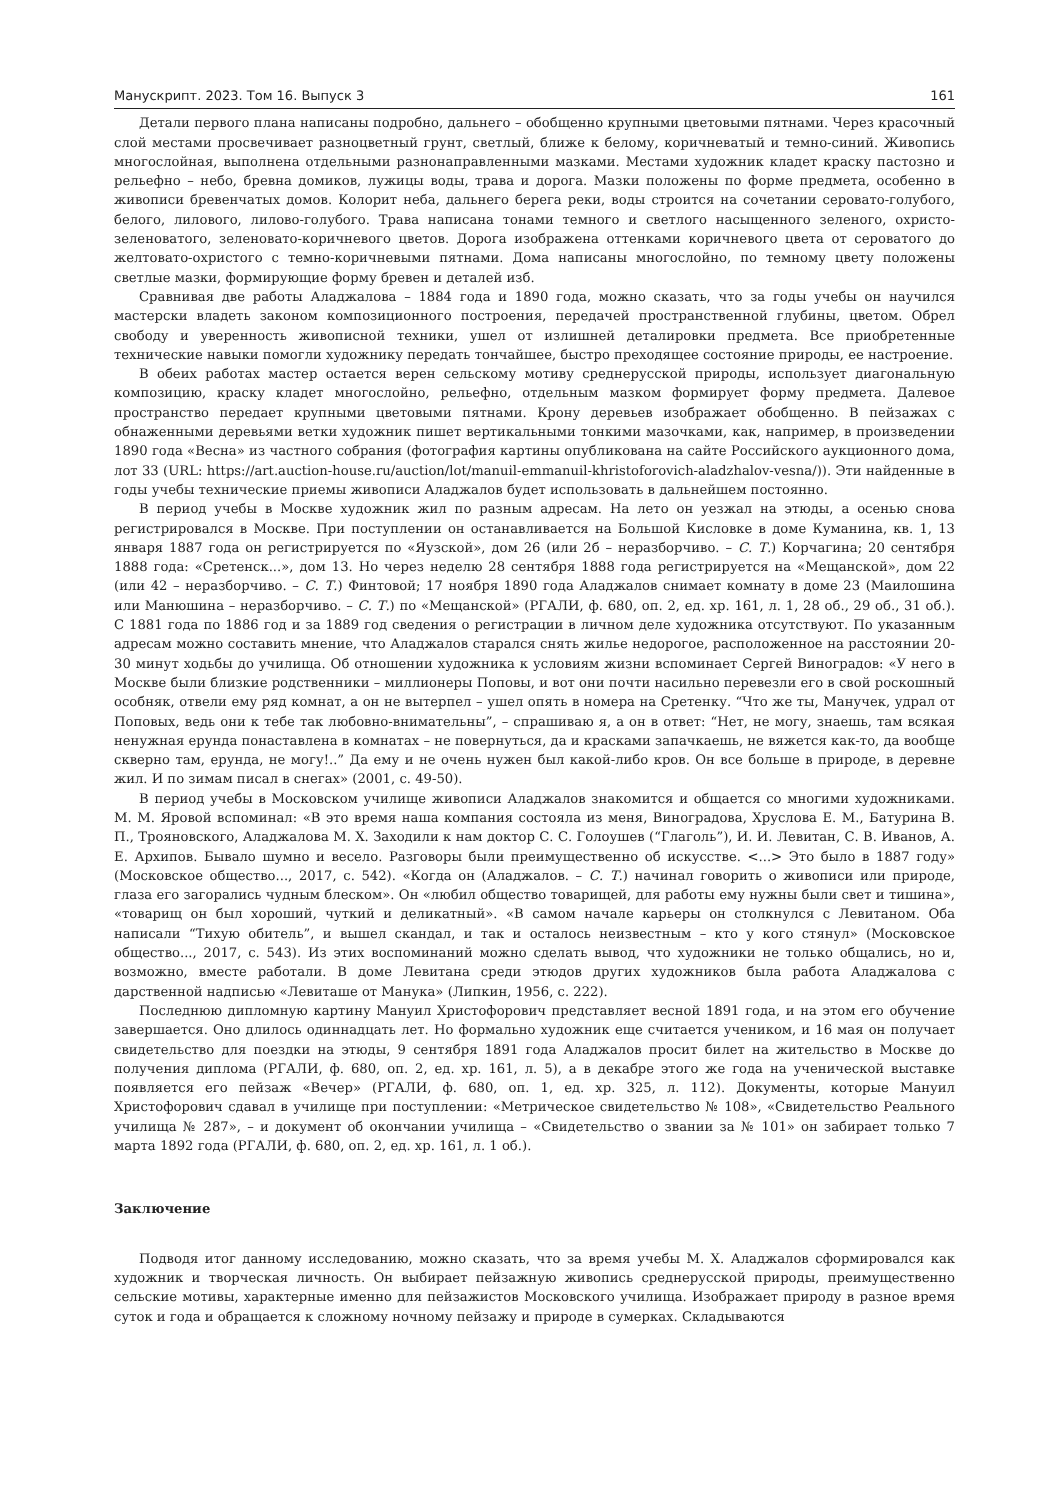Манускрипт. 2023. Том 16. Выпуск 3 161
Детали первого плана написаны подробно, дальнего – обобщенно крупными цветовыми пятнами. Через красочный слой местами просвечивает разноцветный грунт, светлый, ближе к белому, коричневатый и темно-синий. Живопись многослойная, выполнена отдельными разнонаправленными мазками. Местами художник кладет краску пастозно и рельефно – небо, бревна домиков, лужицы воды, трава и дорога. Мазки положены по форме предмета, особенно в живописи бревенчатых домов. Колорит неба, дальнего берега реки, воды строится на сочетании серовато-голубого, белого, лилового, лилово-голубого. Трава написана тонами темного и светлого насыщенного зеленого, охристо-зеленоватого, зеленовато-коричневого цветов. Дорога изображена оттенками коричневого цвета от сероватого до желтовато-охристого с темно-коричневыми пятнами. Дома написаны многослойно, по темному цвету положены светлые мазки, формирующие форму бревен и деталей изб.
Сравнивая две работы Аладжалова – 1884 года и 1890 года, можно сказать, что за годы учебы он научился мастерски владеть законом композиционного построения, передачей пространственной глубины, цветом. Обрел свободу и уверенность живописной техники, ушел от излишней деталировки предмета. Все приобретенные технические навыки помогли художнику передать тончайшее, быстро преходящее состояние природы, ее настроение.
В обеих работах мастер остается верен сельскому мотиву среднерусской природы, использует диагональную композицию, краску кладет многослойно, рельефно, отдельным мазком формирует форму предмета. Далевое пространство передает крупными цветовыми пятнами. Крону деревьев изображает обобщенно. В пейзажах с обнаженными деревьями ветки художник пишет вертикальными тонкими мазочками, как, например, в произведении 1890 года «Весна» из частного собрания (фотография картины опубликована на сайте Российского аукционного дома, лот 33 (URL: https://art.auction-house.ru/auction/lot/manuil-emmanuil-khristoforovich-aladzhalov-vesna/)). Эти найденные в годы учебы технические приемы живописи Аладжалов будет использовать в дальнейшем постоянно.
В период учебы в Москве художник жил по разным адресам. На лето он уезжал на этюды, а осенью снова регистрировался в Москве. При поступлении он останавливается на Большой Кисловке в доме Куманина, кв. 1, 13 января 1887 года он регистрируется по «Яузской», дом 26 (или 2б – неразборчиво. – С. Т.) Корчагина; 20 сентября 1888 года: «Сретенск...», дом 13. Но через неделю 28 сентября 1888 года регистрируется на «Мещанской», дом 22 (или 42 – неразборчиво. – С. Т.) Финтовой; 17 ноября 1890 года Аладжалов снимает комнату в доме 23 (Маилошина или Манюшина – неразборчиво. – С. Т.) по «Мещанской» (РГАЛИ, ф. 680, оп. 2, ед. хр. 161, л. 1, 28 об., 29 об., 31 об.). С 1881 года по 1886 год и за 1889 год сведения о регистрации в личном деле художника отсутствуют. По указанным адресам можно составить мнение, что Аладжалов старался снять жилье недорогое, расположенное на расстоянии 20-30 минут ходьбы до училища. Об отношении художника к условиям жизни вспоминает Сергей Виноградов: «У него в Москве были близкие родственники – миллионеры Поповы, и вот они почти насильно перевезли его в свой роскошный особняк, отвели ему ряд комнат, а он не вытерпел – ушел опять в номера на Сретенку. “Что же ты, Манучек, удрал от Поповых, ведь они к тебе так любовно-внимательны”, – спрашиваю я, а он в ответ: “Нет, не могу, знаешь, там всякая ненужная ерунда понаставлена в комнатах – не повернуться, да и красками запачкаешь, не вяжется как-то, да вообще скверно там, ерунда, не могу!..” Да ему и не очень нужен был какой-либо кров. Он все больше в природе, в деревне жил. И по зимам писал в снегах» (2001, с. 49-50).
В период учебы в Московском училище живописи Аладжалов знакомится и общается со многими художниками. М. М. Яровой вспоминал: «В это время наша компания состояла из меня, Виноградова, Хруслова Е. М., Батурина В. П., Трояновского, Аладжалова М. Х. Заходили к нам доктор С. С. Голоушев (“Глаголь”), И. И. Левитан, С. В. Иванов, А. Е. Архипов. Бывало шумно и весело. Разговоры были преимущественно об искусстве. <...> Это было в 1887 году» (Московское общество..., 2017, с. 542). «Когда он (Аладжалов. – С. Т.) начинал говорить о живописи или природе, глаза его загорались чудным блеском». Он «любил общество товарищей, для работы ему нужны были свет и тишина», «товарищ он был хороший, чуткий и деликатный». «В самом начале карьеры он столкнулся с Левитаном. Оба написали “Тихую обитель”, и вышел скандал, и так и осталось неизвестным – кто у кого стянул» (Московское общество..., 2017, с. 543). Из этих воспоминаний можно сделать вывод, что художники не только общались, но и, возможно, вместе работали. В доме Левитана среди этюдов других художников была работа Аладжалова с дарственной надписью «Левиташе от Манука» (Липкин, 1956, с. 222).
Последнюю дипломную картину Мануил Христофорович представляет весной 1891 года, и на этом его обучение завершается. Оно длилось одиннадцать лет. Но формально художник еще считается учеником, и 16 мая он получает свидетельство для поездки на этюды, 9 сентября 1891 года Аладжалов просит билет на жительство в Москве до получения диплома (РГАЛИ, ф. 680, оп. 2, ед. хр. 161, л. 5), а в декабре этого же года на ученической выставке появляется его пейзаж «Вечер» (РГАЛИ, ф. 680, оп. 1, ед. хр. 325, л. 112). Документы, которые Мануил Христофорович сдавал в училище при поступлении: «Метрическое свидетельство № 108», «Свидетельство Реального училища № 287», – и документ об окончании училища – «Свидетельство о звании за № 101» он забирает только 7 марта 1892 года (РГАЛИ, ф. 680, оп. 2, ед. хр. 161, л. 1 об.).
Заключение
Подводя итог данному исследованию, можно сказать, что за время учебы М. Х. Аладжалов сформировался как художник и творческая личность. Он выбирает пейзажную живопись среднерусской природы, преимущественно сельские мотивы, характерные именно для пейзажистов Московского училища. Изображает природу в разное время суток и года и обращается к сложному ночному пейзажу и природе в сумерках. Складываются